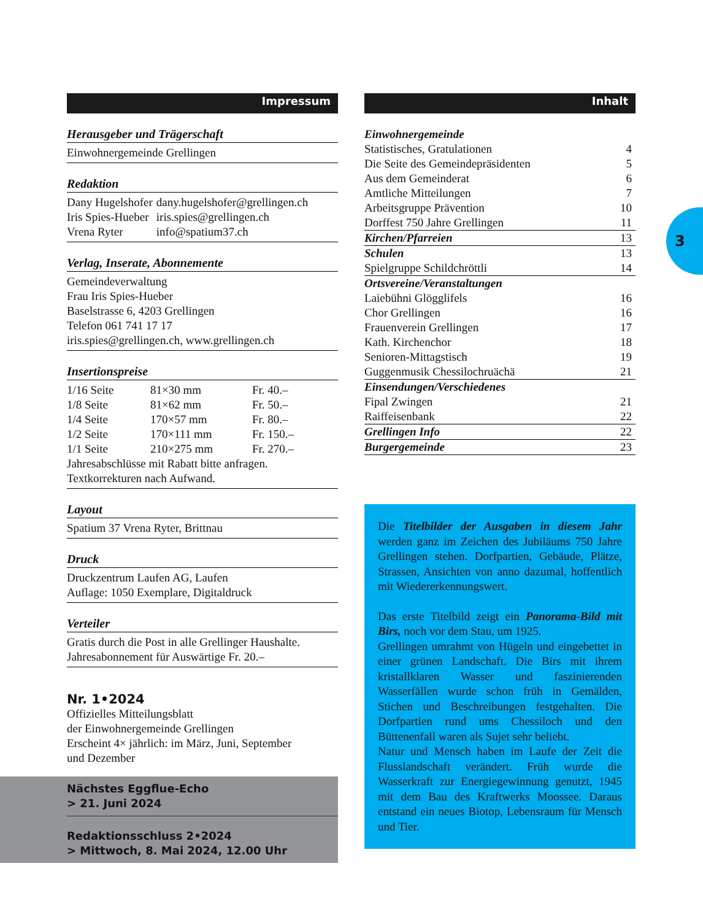3
Impressum
Herausgeber und Trägerschaft
Einwohnergemeinde Grellingen
Redaktion
| Dany Hugelshofer | dany.hugelshofer@grellingen.ch |
| Iris Spies-Hueber | iris.spies@grellingen.ch |
| Vrena Ryter | info@spatium37.ch |
Verlag, Inserate, Abonnemente
Gemeindeverwaltung
Frau Iris Spies-Hueber
Baselstrasse 6, 4203 Grellingen
Telefon 061 741 17 17
iris.spies@grellingen.ch, www.grellingen.ch
Insertionspreise
| 1/16 Seite | 81×30 mm | Fr. 40.– |
| 1/8 Seite | 81×62 mm | Fr. 50.– |
| 1/4 Seite | 170×57 mm | Fr. 80.– |
| 1/2 Seite | 170×111 mm | Fr. 150.– |
| 1/1 Seite | 210×275 mm | Fr. 270.– |
Jahresabschlüsse mit Rabatt bitte anfragen.
Textkorrekturen nach Aufwand.
Layout
Spatium 37 Vrena Ryter, Brittnau
Druck
Druckzentrum Laufen AG, Laufen
Auflage: 1050 Exemplare, Digitaldruck
Verteiler
Gratis durch die Post in alle Grellinger Haushalte.
Jahresabonnement für Auswärtige Fr. 20.–
Nr. 1•2024
Offizielles Mitteilungsblatt
der Einwohnergemeinde Grellingen
Erscheint 4× jährlich: im März, Juni, September
und Dezember
Nächstes Eggflue-Echo
> 21. Juni 2024
Redaktionsschluss 2•2024
> Mittwoch, 8. Mai 2024, 12.00 Uhr
Inhalt
| Einwohnergemeinde | |
| Statistisches, Gratulationen | 4 |
| Die Seite des Gemeindepräsidenten | 5 |
| Aus dem Gemeinderat | 6 |
| Amtliche Mitteilungen | 7 |
| Arbeitsgruppe Prävention | 10 |
| Dorffest 750 Jahre Grellingen | 11 |
| Kirchen/Pfarreien | 13 |
| Schulen | 13 |
| Spielgruppe Schildchröttli | 14 |
| Ortsvereine/Veranstaltungen | |
| Laiebühni Glögglifels | 16 |
| Chor Grellingen | 16 |
| Frauenverein Grellingen | 17 |
| Kath. Kirchenchor | 18 |
| Senioren-Mittagstisch | 19 |
| Guggenmusik Chessilochruächä | 21 |
| Einsendungen/Verschiedenes | |
| Fipal Zwingen | 21 |
| Raiffeisenbank | 22 |
| Grellingen Info | 22 |
| Burgergemeinde | 23 |
Die Titelbilder der Ausgaben in diesem Jahr werden ganz im Zeichen des Jubiläums 750 Jahre Grellingen stehen. Dorfpartien, Gebäude, Plätze, Strassen, Ansichten von anno dazumal, hoffentlich mit Wiedererkennungswert.
Das erste Titelbild zeigt ein Panorama-Bild mit Birs, noch vor dem Stau, um 1925.
Grellingen umrahmt von Hügeln und eingebettet in einer grünen Landschaft. Die Birs mit ihrem kristallklaren Wasser und faszinierenden Wasserfällen wurde schon früh in Gemälden, Stichen und Beschreibungen festgehalten. Die Dorfpartien rund ums Chessiloch und den Büttenenfall waren als Sujet sehr beliebt.
Natur und Mensch haben im Laufe der Zeit die Flusslandschaft verändert. Früh wurde die Wasserkraft zur Energiegewinnung genutzt, 1945 mit dem Bau des Kraftwerks Moossee. Daraus entstand ein neues Biotop, Lebensraum für Mensch und Tier.